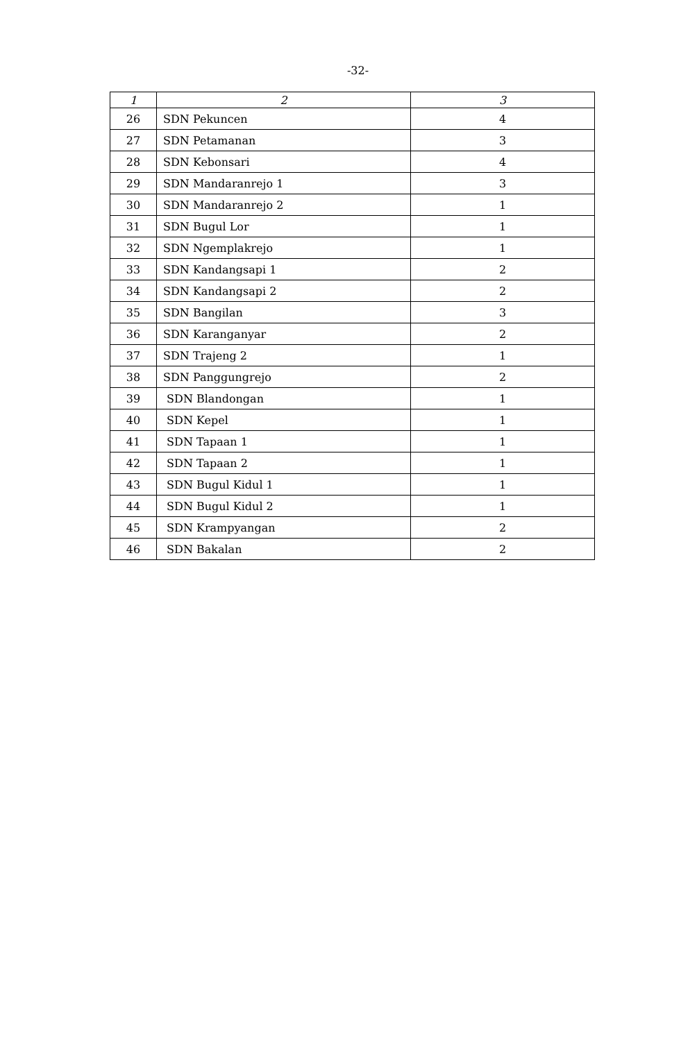-32-
| 1 | 2 | 3 |
| --- | --- | --- |
| 26 | SDN Pekuncen | 4 |
| 27 | SDN Petamanan | 3 |
| 28 | SDN Kebonsari | 4 |
| 29 | SDN Mandaranrejo 1 | 3 |
| 30 | SDN Mandaranrejo 2 | 1 |
| 31 | SDN Bugul Lor | 1 |
| 32 | SDN Ngemplakrejo | 1 |
| 33 | SDN Kandangsapi 1 | 2 |
| 34 | SDN Kandangsapi 2 | 2 |
| 35 | SDN Bangilan | 3 |
| 36 | SDN Karanganyar | 2 |
| 37 | SDN Trajeng 2 | 1 |
| 38 | SDN Panggungrejo | 2 |
| 39 | SDN Blandongan | 1 |
| 40 | SDN Kepel | 1 |
| 41 | SDN Tapaan 1 | 1 |
| 42 | SDN Tapaan 2 | 1 |
| 43 | SDN Bugul Kidul 1 | 1 |
| 44 | SDN Bugul Kidul 2 | 1 |
| 45 | SDN Krampyangan | 2 |
| 46 | SDN Bakalan | 2 |